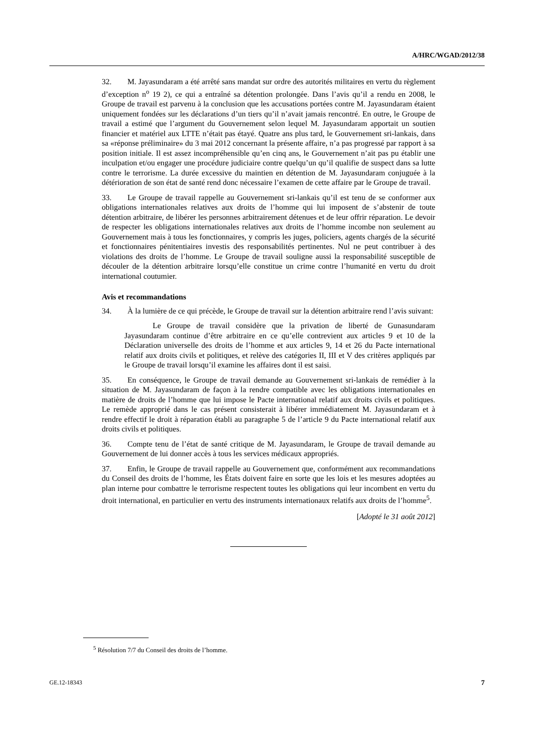A/HRC/WGAD/2012/38
32. M. Jayasundaram a été arrêté sans mandat sur ordre des autorités militaires en vertu du règlement d’exception n<sup>o</sup> 19 2), ce qui a entraîné sa détention prolongée. Dans l’avis qu’il a rendu en 2008, le Groupe de travail est parvenu à la conclusion que les accusations portées contre M. Jayasundaram étaient uniquement fondées sur les déclarations d’un tiers qu’il n’avait jamais rencontré. En outre, le Groupe de travail a estimé que l’argument du Gouvernement selon lequel M. Jayasundaram apportait un soutien financier et matériel aux LTTE n’était pas étayé. Quatre ans plus tard, le Gouvernement sri-lankais, dans sa «réponse préliminaire» du 3 mai 2012 concernant la présente affaire, n’a pas progressé par rapport à sa position initiale. Il est assez incompréhensible qu’en cinq ans, le Gouvernement n’ait pas pu établir une inculpation et/ou engager une procédure judiciaire contre quelqu’un qu’il qualifie de suspect dans sa lutte contre le terrorisme. La durée excessive du maintien en détention de M. Jayasundaram conjuguée à la détérioration de son état de santé rend donc nécessaire l’examen de cette affaire par le Groupe de travail.
33. Le Groupe de travail rappelle au Gouvernement sri-lankais qu’il est tenu de se conformer aux obligations internationales relatives aux droits de l’homme qui lui imposent de s’abstenir de toute détention arbitraire, de libérer les personnes arbitrairement détenues et de leur offrir réparation. Le devoir de respecter les obligations internationales relatives aux droits de l’homme incombe non seulement au Gouvernement mais à tous les fonctionnaires, y compris les juges, policiers, agents chargés de la sécurité et fonctionnaires pénitentiaires investis des responsabilités pertinentes. Nul ne peut contribuer à des violations des droits de l’homme. Le Groupe de travail souligne aussi la responsabilité susceptible de découler de la détention arbitraire lorsqu’elle constitue un crime contre l’humanité en vertu du droit international coutumier.
Avis et recommandations
34. À la lumière de ce qui précède, le Groupe de travail sur la détention arbitraire rend l’avis suivant:
Le Groupe de travail considère que la privation de liberté de Gunasundaram Jayasundaram continue d’être arbitraire en ce qu’elle contrevient aux articles 9 et 10 de la Déclaration universelle des droits de l’homme et aux articles 9, 14 et 26 du Pacte international relatif aux droits civils et politiques, et relève des catégories II, III et V des critères appliqués par le Groupe de travail lorsqu’il examine les affaires dont il est saisi.
35. En conséquence, le Groupe de travail demande au Gouvernement sri-lankais de remédier à la situation de M. Jayasundaram de façon à la rendre compatible avec les obligations internationales en matière de droits de l’homme que lui impose le Pacte international relatif aux droits civils et politiques. Le remède approprié dans le cas présent consisterait à libérer immédiatement M. Jayasundaram et à rendre effectif le droit à réparation établi au paragraphe 5 de l’article 9 du Pacte international relatif aux droits civils et politiques.
36. Compte tenu de l’état de santé critique de M. Jayasundaram, le Groupe de travail demande au Gouvernement de lui donner accès à tous les services médicaux appropriés.
37. Enfin, le Groupe de travail rappelle au Gouvernement que, conformément aux recommandations du Conseil des droits de l’homme, les États doivent faire en sorte que les lois et les mesures adoptées au plan interne pour combattre le terrorisme respectent toutes les obligations qui leur incombent en vertu du droit international, en particulier en vertu des instruments internationaux relatifs aux droits de l’homme<sup>5</sup>.
[Adopté le 31 août 2012]
<sup>5</sup> Résolution 7/7 du Conseil des droits de l’homme.
GE.12-18343 7